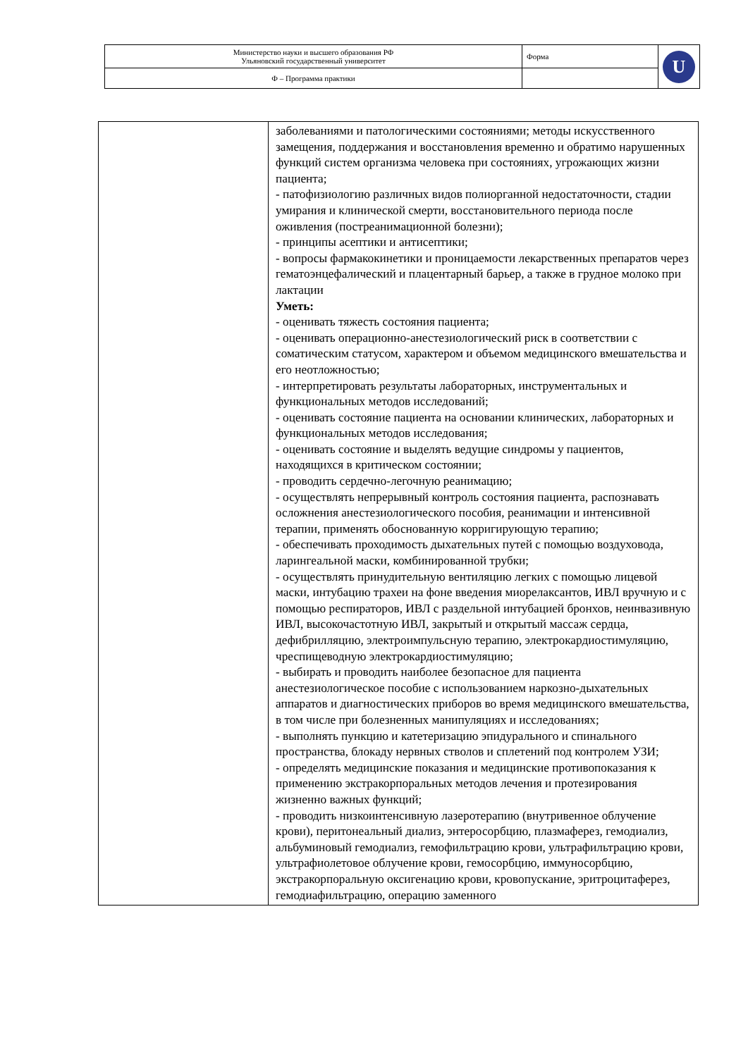| Министерство науки и высшего образования РФ Ульяновский государственный университет | Форма | U |
| Ф – Программа практики | | |
| | заболеваниями и патологическими состояниями; методы искусственного замещения, поддержания и восстановления временно и обратимо нарушенных функций систем организма человека при состояниях, угрожающих жизни пациента; - патофизиологию различных видов полиорганной недостаточности, стадии умирания и клинической смерти, восстановительного периода после оживления (постреанимационной болезни); - принципы асептики и антисептики; - вопросы фармакокинетики и проницаемости лекарственных препаратов через гематоэнцефалический и плацентарный барьер, а также в грудное молоко при лактации Уметь: - оценивать тяжесть состояния пациента; - оценивать операционно-анестезиологический риск в соответствии с соматическим статусом, характером и объемом медицинского вмешательства и его неотложностью; - интерпретировать результаты лабораторных, инструментальных и функциональных методов исследований; - оценивать состояние пациента на основании клинических, лабораторных и функциональных методов исследования; - оценивать состояние и выделять ведущие синдромы у пациентов, находящихся в критическом состоянии; - проводить сердечно-легочную реанимацию; - осуществлять непрерывный контроль состояния пациента, распознавать осложнения анестезиологического пособия, реанимации и интенсивной терапии, применять обоснованную корригирующую терапию; - обеспечивать проходимость дыхательных путей с помощью воздуховода, ларингеальной маски, комбинированной трубки; - осуществлять принудительную вентиляцию легких с помощью лицевой маски, интубацию трахеи на фоне введения миорелаксантов, ИВЛ вручную и с помощью респираторов, ИВЛ с раздельной интубацией бронхов, неинвазивную ИВЛ, высокочастотную ИВЛ, закрытый и открытый массаж сердца, дефибрилляцию, электроимпульсную терапию, электрокардиостимуляцию, чреспищеводную электрокардиостимуляцию; - выбирать и проводить наиболее безопасное для пациента анестезиологическое пособие с использованием наркозно-дыхательных аппаратов и диагностических приборов во время медицинского вмешательства, в том числе при болезненных манипуляциях и исследованиях; - выполнять пункцию и катетеризацию эпидурального и спинального пространства, блокаду нервных стволов и сплетений под контролем УЗИ; - определять медицинские показания и медицинские противопоказания к применению экстракорпоральных методов лечения и протезирования жизненно важных функций; - проводить низкоинтенсивную лазеротерапию (внутривенное облучение крови), перитонеальный диализ, энтеросорбцию, плазмаферез, гемодиализ, альбуминовый гемодиализ, гемофильтрацию крови, ультрафильтрацию крови, ультрафиолетовое облучение крови, гемосорбцию, иммуносорбцию, экстракорпоральную оксигенацию крови, кровопускание, эритроцитаферез, гемодиафильтрацию, операцию заменного |